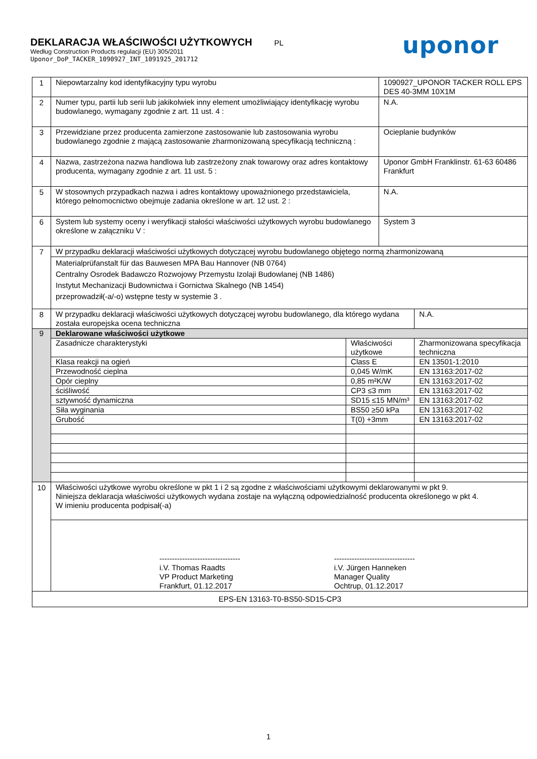DEKLARACJA WŁAŚCIWOŚCI UŻYTKOWYCH PL
Według Construction Products regulacji (EU) 305/2011
Uponor_DoP_TACKER_1090927_INT_1091925_201712
uponor
| 1 | Niepowtarzalny kod identyfikacyjny typu wyrobu | | 1090927_UPONOR TACKER ROLL EPS DES 40-3MM 10X1M | |
| 2 | Numer typu, partii lub serii lub jakikolwiek inny element umożliwiający identyfikację wyrobu budowlanego, wymagany zgodnie z art. 11 ust. 4 : | | N.A. | |
| 3 | Przewidziane przez producenta zamierzone zastosowanie lub zastosowania wyrobu budowlanego zgodnie z mającą zastosowanie zharmonizowaną specyfikacją techniczną : | | Ocieplanie budynków | |
| 4 | Nazwa, zastrzeżona nazwa handlowa lub zastrzeżony znak towarowy oraz adres kontaktowy producenta, wymagany zgodnie z art. 11 ust. 5 : | | Uponor GmbH Franklinstr. 61-63 60486 Frankfurt | |
| 5 | W stosownych przypadkach nazwa i adres kontaktowy upoważnionego przedstawiciela, którego pełnomocnictwo obejmuje zadania określone w art. 12 ust. 2 : | | N.A. | |
| 6 | System lub systemy oceny i weryfikacji stałości właściwości użytkowych wyrobu budowlanego określone w załączniku V : | | System 3 | |
| 7 | W przypadku deklaracji właściwości użytkowych dotyczącej wyrobu budowlanego objętego normą zharmonizowaną | | | |
| | Materialprüfanstalt für das Bauwesen MPA Bau Hannover (NB 0764) Centralny Osrodek Badawczo Rozwojowy Przemystu Izolaji Budowlanej (NB 1486) Instytut Mechanizacji Budownictwa i Gornictwa Skalnego (NB 1454) przeprowadził(-a/-o) wstępne testy w systemie 3 . | | | |
| 8 | W przypadku deklaracji właściwości użytkowych dotyczącej wyrobu budowlanego, dla którego wydana została europejska ocena techniczna | | | N.A. |
| 9 | Deklarowane właściwości użytkowe | | | |
| | Zasadnicze charakterystyki | Właściwości użytkowe | | Zharmonizowana specyfikacja techniczna |
| | Klasa reakcji na ogień | Class E | | EN 13501-1:2010 |
| | Przewodność cieplna | 0,045 W/mK | | EN 13163:2017-02 |
| | Opór cieplny | 0,85 m²K/W | | EN 13163:2017-02 |
| | ściśliwość | CP3 ≤3 mm | | EN 13163:2017-02 |
| | sztywność dynamiczna | SD15 ≤15 MN/m³ | | EN 13163:2017-02 |
| | Siła wyginania | BS50 ≥50 kPa | | EN 13163:2017-02 |
| | Grubość | T(0) +3mm | | EN 13163:2017-02 |
| 10 | Właściwości użytkowe wyrobu określone w pkt 1 i 2 są zgodne z właściwościami użytkowymi deklarowanymi w pkt 9. Niniejsza deklaracja właściwości użytkowych wydana zostaje na wyłączną odpowiedzialność producenta określonego w pkt 4. W imieniu producenta podpisał(-a) | | | |
| | -------------------------------- i.V. Thomas Raadts VP Product Marketing Frankfurt, 01.12.2017 -------------------------------- i.V. Jürgen Hanneken Manager Quality Ochtrup, 01.12.2017 | | | |
| EPS-EN 13163-T0-BS50-SD15-CP3 | | | | |
1